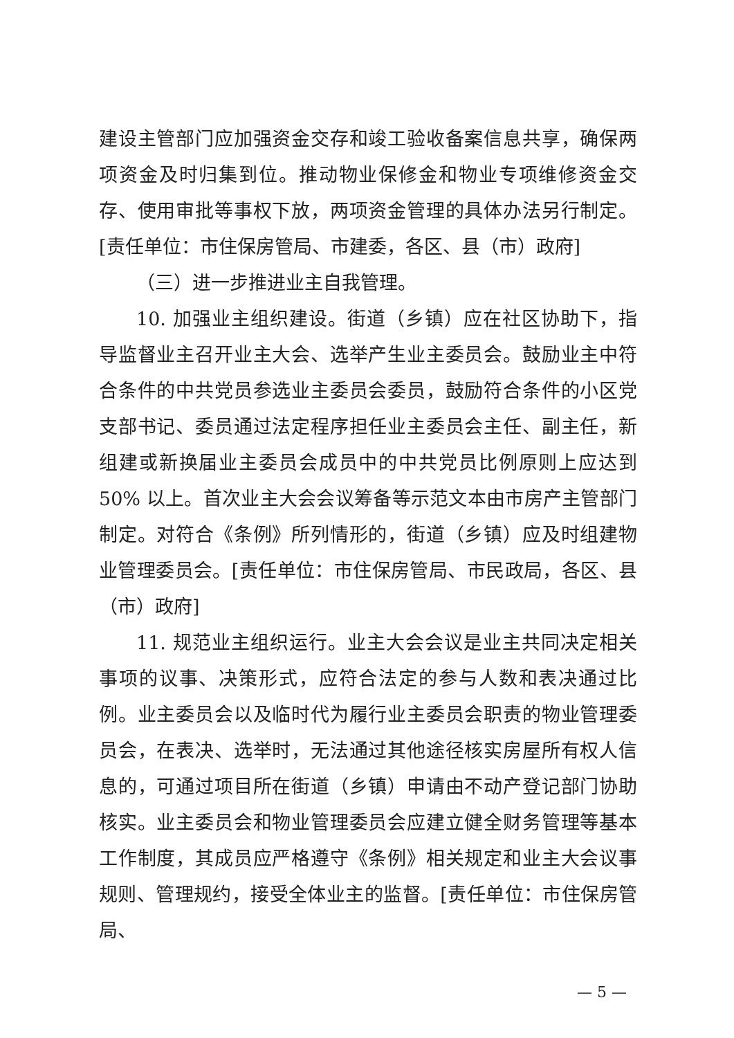建设主管部门应加强资金交存和竣工验收备案信息共享，确保两项资金及时归集到位。推动物业保修金和物业专项维修资金交存、使用审批等事权下放，两项资金管理的具体办法另行制定。[责任单位：市住保房管局、市建委，各区、县（市）政府]
（三）进一步推进业主自我管理。
10. 加强业主组织建设。街道（乡镇）应在社区协助下，指导监督业主召开业主大会、选举产生业主委员会。鼓励业主中符合条件的中共党员参选业主委员会委员，鼓励符合条件的小区党支部书记、委员通过法定程序担任业主委员会主任、副主任，新组建或新换届业主委员会成员中的中共党员比例原则上应达到 50% 以上。首次业主大会会议筹备等示范文本由市房产主管部门制定。对符合《条例》所列情形的，街道（乡镇）应及时组建物业管理委员会。[责任单位：市住保房管局、市民政局，各区、县（市）政府]
11. 规范业主组织运行。业主大会会议是业主共同决定相关事项的议事、决策形式，应符合法定的参与人数和表决通过比例。业主委员会以及临时代为履行业主委员会职责的物业管理委员会，在表决、选举时，无法通过其他途径核实房屋所有权人信息的，可通过项目所在街道（乡镇）申请由不动产登记部门协助核实。业主委员会和物业管理委员会应建立健全财务管理等基本工作制度，其成员应严格遵守《条例》相关规定和业主大会议事规则、管理规约，接受全体业主的监督。[责任单位：市住保房管局、
— 5 —